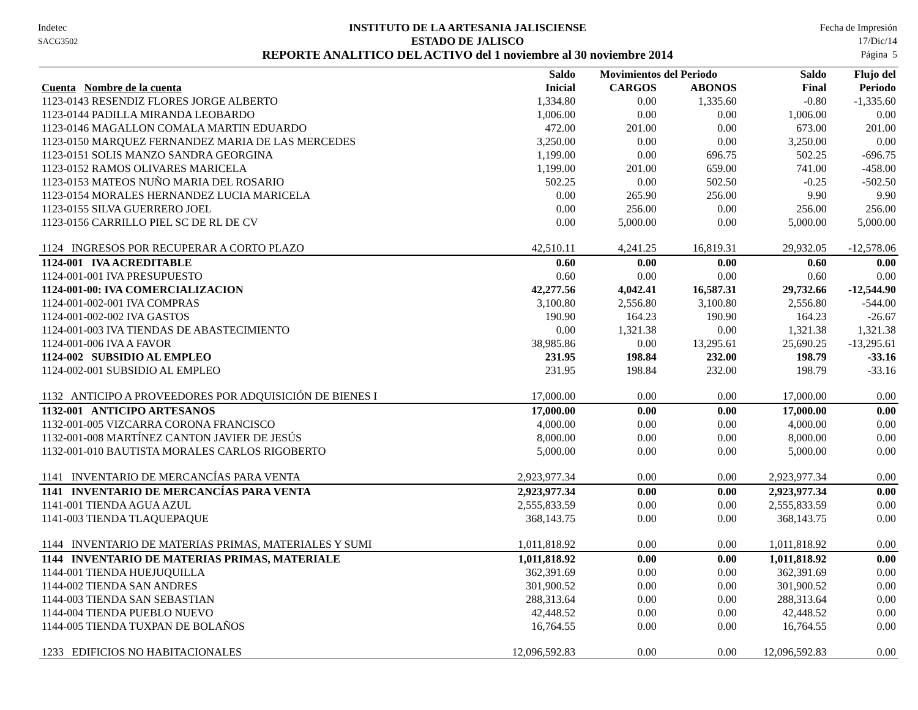Indetec
SACG3502
INSTITUTO DE LA ARTESANIA JALISCIENSE
ESTADO DE JALISCO
REPORTE ANALITICO DEL ACTIVO del 1 noviembre al 30 noviembre 2014
Fecha de Impresión
17/Dic/14
Página 5
| | Saldo | Movimientos del Periodo | | Saldo | Flujo del |
| --- | --- | --- | --- | --- | --- |
| Cuenta Nombre de la cuenta | Inicial | CARGOS | ABONOS | Final | Periodo |
| 1123-0143 RESENDIZ FLORES JORGE ALBERTO | 1,334.80 | 0.00 | 1,335.60 | -0.80 | -1,335.60 |
| 1123-0144 PADILLA MIRANDA LEOBARDO | 1,006.00 | 0.00 | 0.00 | 1,006.00 | 0.00 |
| 1123-0146 MAGALLON COMALA MARTIN EDUARDO | 472.00 | 201.00 | 0.00 | 673.00 | 201.00 |
| 1123-0150 MARQUEZ FERNANDEZ MARIA DE LAS MERCEDES | 3,250.00 | 0.00 | 0.00 | 3,250.00 | 0.00 |
| 1123-0151 SOLIS MANZO SANDRA GEORGINA | 1,199.00 | 0.00 | 696.75 | 502.25 | -696.75 |
| 1123-0152 RAMOS OLIVARES MARICELA | 1,199.00 | 201.00 | 659.00 | 741.00 | -458.00 |
| 1123-0153 MATEOS NUÑO MARIA DEL ROSARIO | 502.25 | 0.00 | 502.50 | -0.25 | -502.50 |
| 1123-0154 MORALES HERNANDEZ LUCIA MARICELA | 0.00 | 265.90 | 256.00 | 9.90 | 9.90 |
| 1123-0155 SILVA GUERRERO JOEL | 0.00 | 256.00 | 0.00 | 256.00 | 256.00 |
| 1123-0156 CARRILLO PIEL SC DE RL DE CV | 0.00 | 5,000.00 | 0.00 | 5,000.00 | 5,000.00 |
| 1124 INGRESOS POR RECUPERAR A CORTO PLAZO | 42,510.11 | 4,241.25 | 16,819.31 | 29,932.05 | -12,578.06 |
| 1124-001 IVA ACREDITABLE | 0.60 | 0.00 | 0.00 | 0.60 | 0.00 |
| 1124-001-001 IVA PRESUPUESTO | 0.60 | 0.00 | 0.00 | 0.60 | 0.00 |
| 1124-001-00: IVA COMERCIALIZACION | 42,277.56 | 4,042.41 | 16,587.31 | 29,732.66 | -12,544.90 |
| 1124-001-002-001 IVA COMPRAS | 3,100.80 | 2,556.80 | 3,100.80 | 2,556.80 | -544.00 |
| 1124-001-002-002 IVA GASTOS | 190.90 | 164.23 | 190.90 | 164.23 | -26.67 |
| 1124-001-003 IVA TIENDAS DE ABASTECIMIENTO | 0.00 | 1,321.38 | 0.00 | 1,321.38 | 1,321.38 |
| 1124-001-006 IVA A FAVOR | 38,985.86 | 0.00 | 13,295.61 | 25,690.25 | -13,295.61 |
| 1124-002 SUBSIDIO AL EMPLEO | 231.95 | 198.84 | 232.00 | 198.79 | -33.16 |
| 1124-002-001 SUBSIDIO AL EMPLEO | 231.95 | 198.84 | 232.00 | 198.79 | -33.16 |
| 1132 ANTICIPO A PROVEEDORES POR ADQUISICIÓN DE BIENES I | 17,000.00 | 0.00 | 0.00 | 17,000.00 | 0.00 |
| 1132-001 ANTICIPO ARTESANOS | 17,000.00 | 0.00 | 0.00 | 17,000.00 | 0.00 |
| 1132-001-005 VIZCARRA CORONA FRANCISCO | 4,000.00 | 0.00 | 0.00 | 4,000.00 | 0.00 |
| 1132-001-008 MARTÍNEZ CANTON JAVIER DE JESÚS | 8,000.00 | 0.00 | 0.00 | 8,000.00 | 0.00 |
| 1132-001-010 BAUTISTA MORALES CARLOS RIGOBERTO | 5,000.00 | 0.00 | 0.00 | 5,000.00 | 0.00 |
| 1141 INVENTARIO DE MERCANCÍAS PARA VENTA | 2,923,977.34 | 0.00 | 0.00 | 2,923,977.34 | 0.00 |
| 1141 INVENTARIO DE MERCANCÍAS PARA VENTA | 2,923,977.34 | 0.00 | 0.00 | 2,923,977.34 | 0.00 |
| 1141-001 TIENDA AGUA AZUL | 2,555,833.59 | 0.00 | 0.00 | 2,555,833.59 | 0.00 |
| 1141-003 TIENDA TLAQUEPAQUE | 368,143.75 | 0.00 | 0.00 | 368,143.75 | 0.00 |
| 1144 INVENTARIO DE MATERIAS PRIMAS, MATERIALES Y SUMI | 1,011,818.92 | 0.00 | 0.00 | 1,011,818.92 | 0.00 |
| 1144 INVENTARIO DE MATERIAS PRIMAS, MATERIALE | 1,011,818.92 | 0.00 | 0.00 | 1,011,818.92 | 0.00 |
| 1144-001 TIENDA HUEJUQUILLA | 362,391.69 | 0.00 | 0.00 | 362,391.69 | 0.00 |
| 1144-002 TIENDA SAN ANDRES | 301,900.52 | 0.00 | 0.00 | 301,900.52 | 0.00 |
| 1144-003 TIENDA SAN SEBASTIAN | 288,313.64 | 0.00 | 0.00 | 288,313.64 | 0.00 |
| 1144-004 TIENDA PUEBLO NUEVO | 42,448.52 | 0.00 | 0.00 | 42,448.52 | 0.00 |
| 1144-005 TIENDA TUXPAN DE BOLAÑOS | 16,764.55 | 0.00 | 0.00 | 16,764.55 | 0.00 |
| 1233 EDIFICIOS NO HABITACIONALES | 12,096,592.83 | 0.00 | 0.00 | 12,096,592.83 | 0.00 |